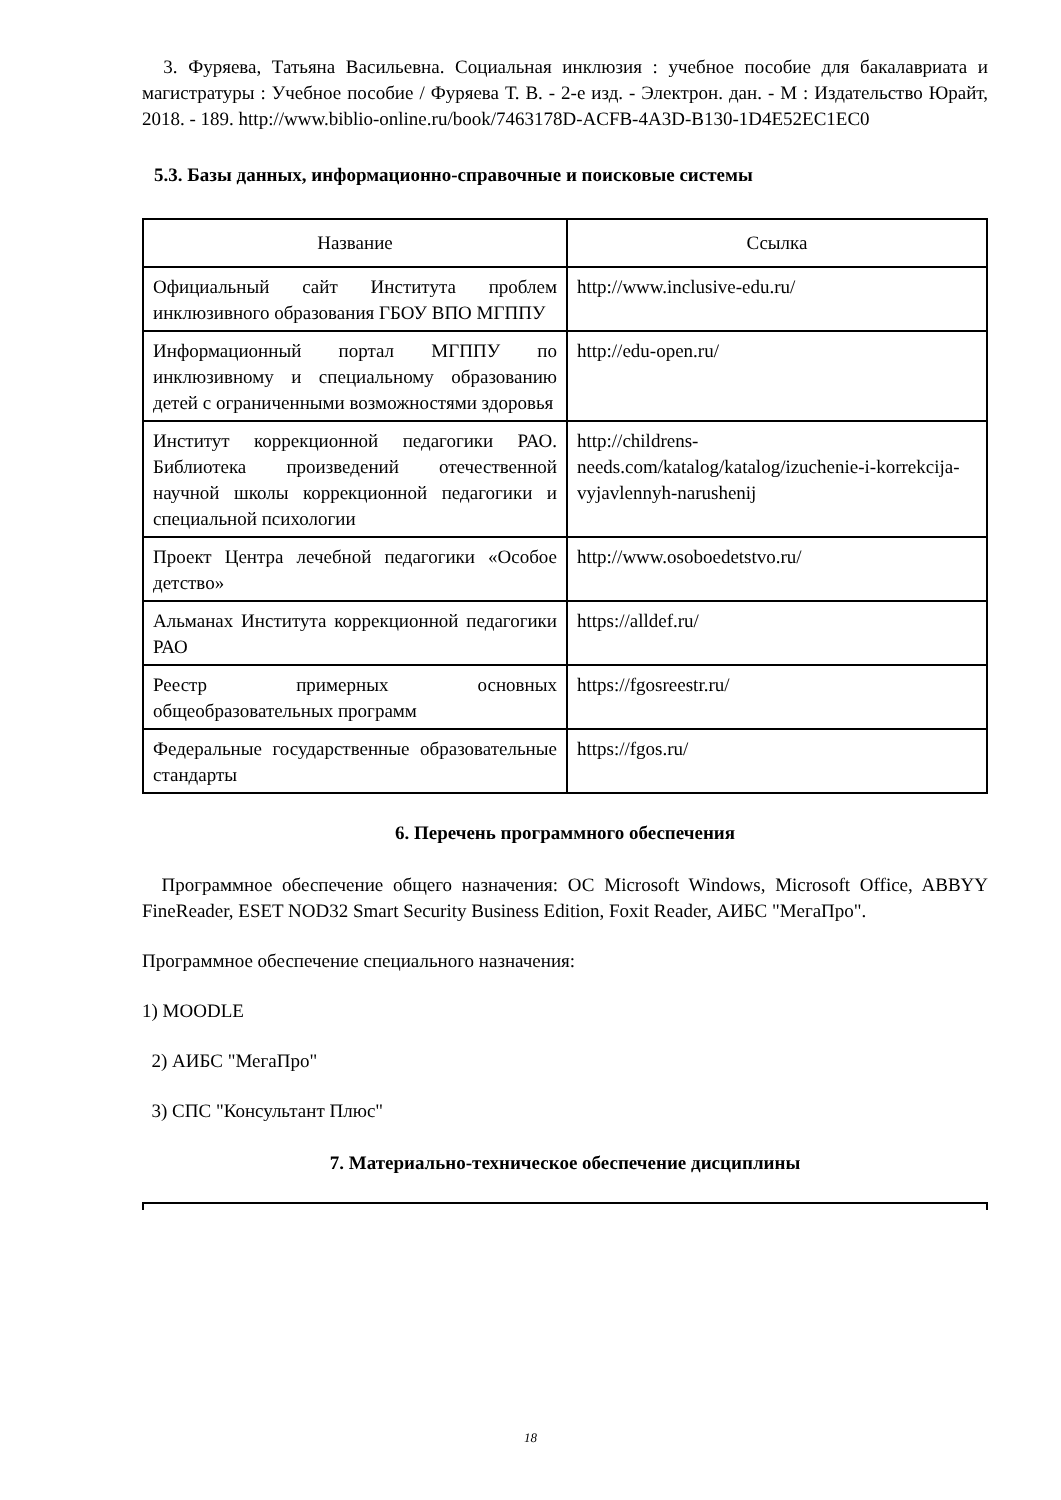3. Фуряева, Татьяна Васильевна. Социальная инклюзия : учебное пособие для бакалавриата и магистратуры : Учебное пособие / Фуряева Т. В. - 2-е изд. - Электрон. дан. - М : Издательство Юрайт, 2018. - 189. http://www.biblio-online.ru/book/7463178D-ACFB-4A3D-B130-1D4E52EC1EC0
5.3. Базы данных, информационно-справочные и поисковые системы
| Название | Ссылка |
| --- | --- |
| Официальный сайт Института проблем инклюзивного образования ГБОУ ВПО МГППУ | http://www.inclusive-edu.ru/ |
| Информационный портал МГППУ по инклюзивному и специальному образованию детей с ограниченными возможностями здоровья | http://edu-open.ru/ |
| Институт коррекционной педагогики РАО. Библиотека произведений отечественной научной школы коррекционной педагогики и специальной психологии | http://childrens-needs.com/katalog/katalog/izuchenie-i-korrekcija-vyjavlennyh-narushenij |
| Проект Центра лечебной педагогики «Особое детство» | http://www.osoboedetstvo.ru/ |
| Альманах Института коррекционной педагогики РАО | https://alldef.ru/ |
| Реестр примерных основных общеобразовательных программ | https://fgosreestr.ru/ |
| Федеральные государственные образовательные стандарты | https://fgos.ru/ |
6. Перечень программного обеспечения
Программное обеспечение общего назначения: ОС Microsoft Windows, Microsoft Office, ABBYY FineReader, ESET NOD32 Smart Security Business Edition, Foxit Reader, АИБС "МегаПро".
Программное обеспечение специального назначения:
1) MOODLE
2) АИБС "МегаПро"
3) СПС "Консультант Плюс"
7. Материально-техническое обеспечение дисциплины
18